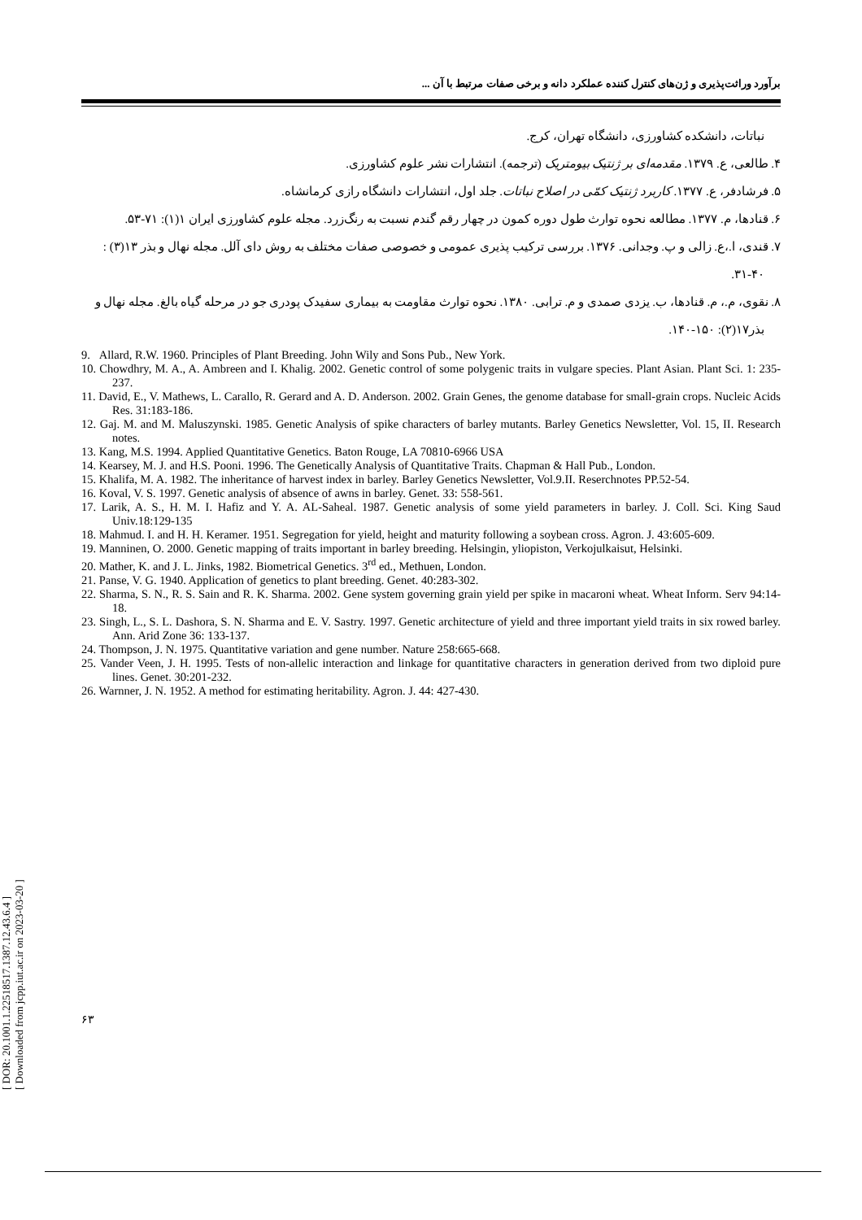برآورد وراثت‌پذیری و ژن‌های کنترل کننده عملکرد دانه و برخی صفات مرتبط با آن ...
نباتات، دانشکده کشاورزی، دانشگاه تهران، کرج.
۴. طالعی، ع. ۱۳۷۹. مقدمه‌ای بر ژنتیک بیومتریک (ترجمه). انتشارات نشر علوم کشاورزی.
۵. فرشادفر، ع. ۱۳۷۷. کاربرد ژنتیک کمّی در اصلاح نباتات. جلد اول، انتشارات دانشگاه رازی کرمانشاه.
۶. قنادها، م. ۱۳۷۷. مطالعه نحوه توارث طول دوره کمون در چهار رقم گندم نسبت به رنگ‌زرد. مجله علوم کشاورزی ایران ۱(۱): ۷۱-۵۳.
۷. قندی، ا.،ع. زالی و پ. وجدانی. ۱۳۷۶. بررسی ترکیب پذیری عمومی و خصوصی صفات مختلف به روش دای آلل. مجله نهال و بذر ۱۳(۳) : ۴۰-۳۱.
۸. نقوی، م.، م. قنادها، ب. یزدی صمدی و م. ترابی. ۱۳۸۰. نحوه توارث مقاومت به بیماری سفیدک پودری جو در مرحله گیاه بالغ. مجله نهال و بذر۱۷(۲): ۱۵۰-۱۴۰.
9. Allard, R.W. 1960. Principles of Plant Breeding. John Wily and Sons Pub., New York.
10. Chowdhry, M. A., A. Ambreen and I. Khalig. 2002. Genetic control of some polygenic traits in vulgare species. Plant Asian. Plant Sci. 1: 235-237.
11. David, E., V. Mathews, L. Carallo, R. Gerard and A. D. Anderson. 2002. Grain Genes, the genome database for small-grain crops. Nucleic Acids Res. 31:183-186.
12. Gaj. M. and M. Maluszynski. 1985. Genetic Analysis of spike characters of barley mutants. Barley Genetics Newsletter, Vol. 15, II. Research notes.
13. Kang, M.S. 1994. Applied Quantitative Genetics. Baton Rouge, LA 70810-6966 USA
14. Kearsey, M. J. and H.S. Pooni. 1996. The Genetically Analysis of Quantitative Traits. Chapman & Hall Pub., London.
15. Khalifa, M. A. 1982. The inheritance of harvest index in barley. Barley Genetics Newsletter, Vol.9.II. Reserchnotes PP.52-54.
16. Koval, V. S. 1997. Genetic analysis of absence of awns in barley. Genet. 33: 558-561.
17. Larik, A. S., H. M. I. Hafiz and Y. A. AL-Saheal. 1987. Genetic analysis of some yield parameters in barley. J. Coll. Sci. King Saud Univ.18:129-135
18. Mahmud. I. and H. H. Keramer. 1951. Segregation for yield, height and maturity following a soybean cross. Agron. J. 43:605-609.
19. Manninen, O. 2000. Genetic mapping of traits important in barley breeding. Helsingin, yliopiston, Verkojulkaisut, Helsinki.
20. Mather, K. and J. L. Jinks, 1982. Biometrical Genetics. 3<sup>rd</sup> ed., Methuen, London.
21. Panse, V. G. 1940. Application of genetics to plant breeding. Genet. 40:283-302.
22. Sharma, S. N., R. S. Sain and R. K. Sharma. 2002. Gene system governing grain yield per spike in macaroni wheat. Wheat Inform. Serv 94:14-18.
23. Singh, L., S. L. Dashora, S. N. Sharma and E. V. Sastry. 1997. Genetic architecture of yield and three important yield traits in six rowed barley. Ann. Arid Zone 36: 133-137.
24. Thompson, J. N. 1975. Quantitative variation and gene number. Nature 258:665-668.
25. Vander Veen, J. H. 1995. Tests of non-allelic interaction and linkage for quantitative characters in generation derived from two diploid pure lines. Genet. 30:201-232.
26. Warnner, J. N. 1952. A method for estimating heritability. Agron. J. 44: 427-430.
[ DOR: 20.1001.1.22518517.1387.12.43.6.4 ]
[ Downloaded from jcpp.iut.ac.ir on 2023-03-20 ]
۶۳